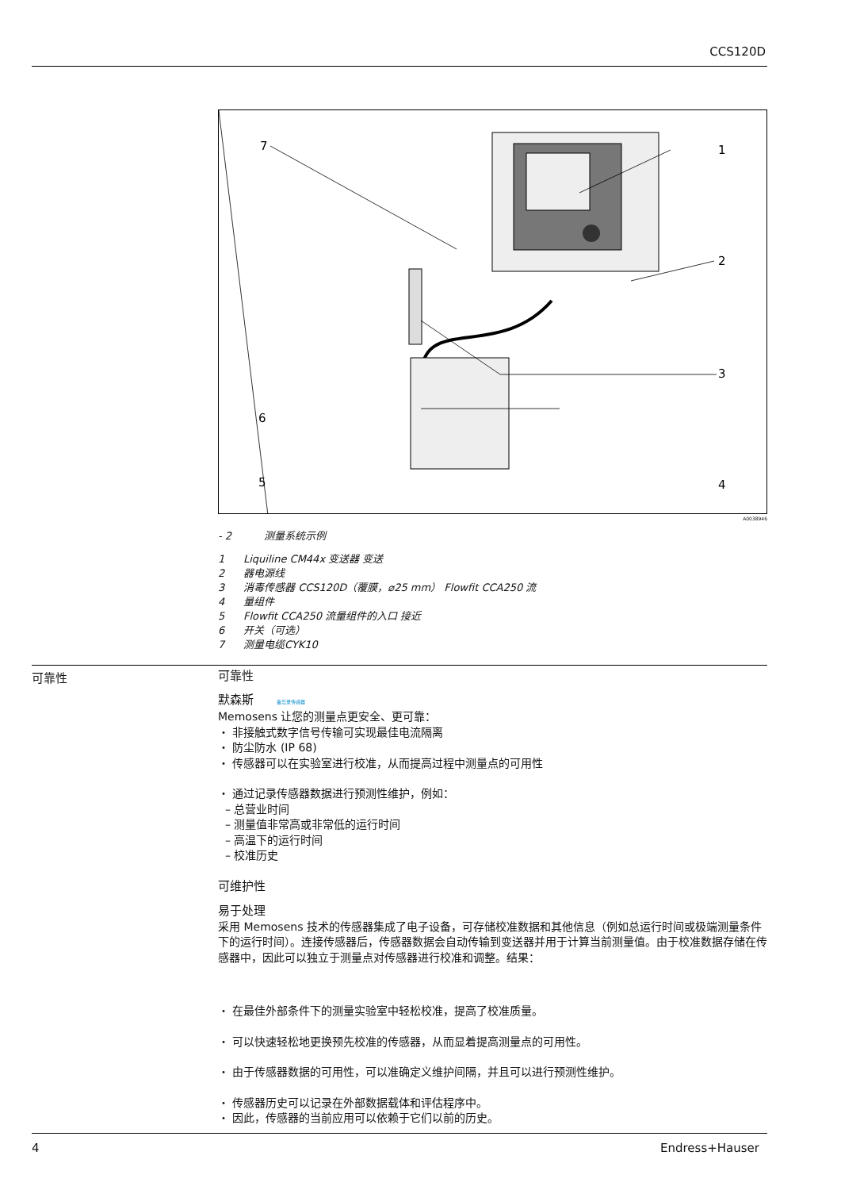CCS120D
7
1
2
3
4
5
6
A0038946
- 2 测量系统示例
1 Liquiline CM44x 变送器 变送
2 器电源线
3 消毒传感器 CCS120D（覆膜，⌀25 mm） Flowfit CCA250 流
4 量组件
5 Flowfit CCA250 流量组件的入口 接近
6 开关（可选）
7 测量电缆CYK10
可靠性
可靠性
默森斯 备忘录传感器
Memosens 让您的测量点更安全、更可靠：
・ 非接触式数字信号传输可实现最佳电流隔离
・ 防尘防水 (IP 68)
・ 传感器可以在实验室进行校准，从而提高过程中测量点的可用性
・ 通过记录传感器数据进行预测性维护，例如：
– 总营业时间
– 测量值非常高或非常低的运行时间
– 高温下的运行时间
– 校准历史
可维护性
易于处理
采用 Memosens 技术的传感器集成了电子设备，可存储校准数据和其他信息（例如总运行时间或极端测量条件下的运行时间）。连接传感器后，传感器数据会自动传输到变送器并用于计算当前测量值。由于校准数据存储在传感器中，因此可以独立于测量点对传感器进行校准和调整。结果：
・ 在最佳外部条件下的测量实验室中轻松校准，提高了校准质量。
・ 可以快速轻松地更换预先校准的传感器，从而显着提高测量点的可用性。
・ 由于传感器数据的可用性，可以准确定义维护间隔，并且可以进行预测性维护。
・ 传感器历史可以记录在外部数据载体和评估程序中。
・ 因此，传感器的当前应用可以依赖于它们以前的历史。
4 Endress+Hauser